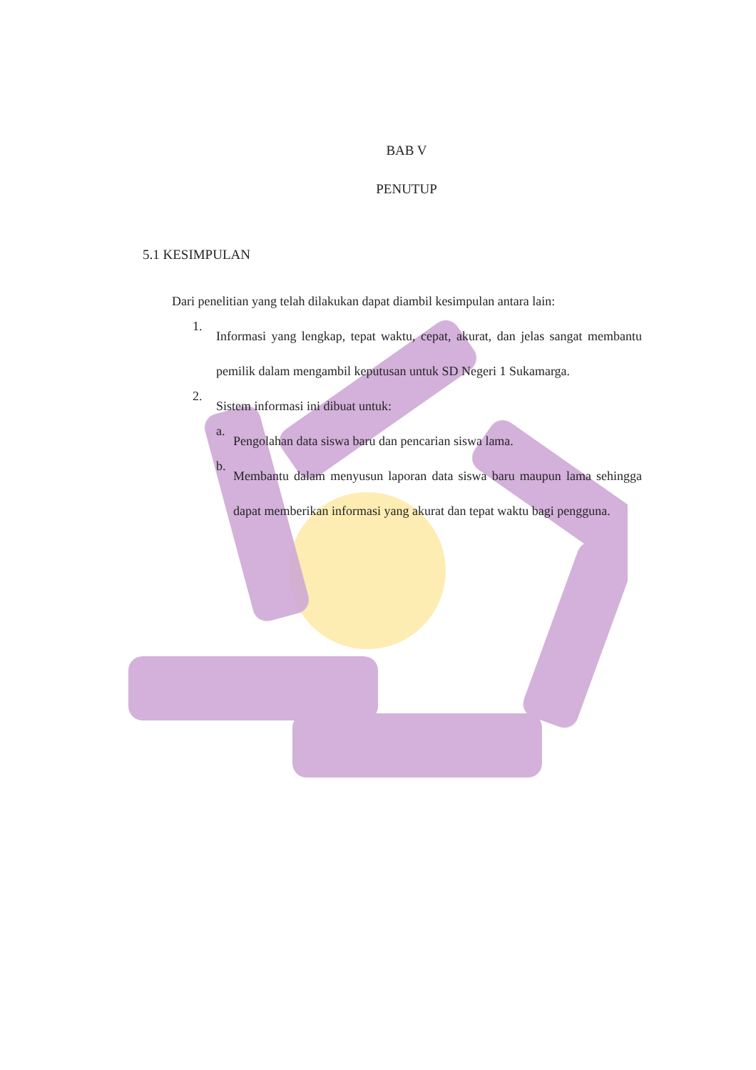BAB V
PENUTUP
5.1 KESIMPULAN
Dari penelitian yang telah dilakukan dapat diambil kesimpulan antara lain:
1.
Informasi yang lengkap, tepat waktu, cepat, akurat, dan jelas sangat membantu pemilik dalam mengambil keputusan untuk SD Negeri 1 Sukamarga.
2.
Sistem informasi ini dibuat untuk:
a.
Pengolahan data siswa baru dan pencarian siswa lama.
b.
Membantu dalam menyusun laporan data siswa baru maupun lama sehingga dapat memberikan informasi yang akurat dan tepat waktu bagi pengguna.